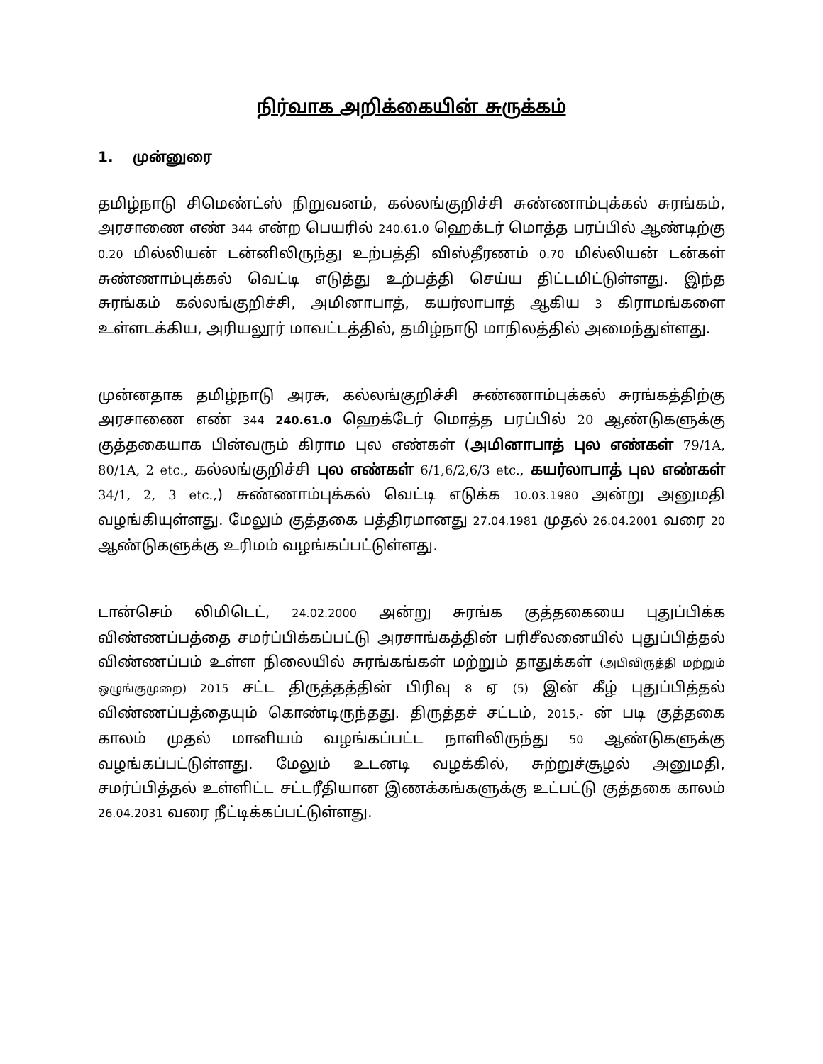நிர்வாக அறிக்கையின் சுருக்கம்
1. முன்னுரை
தமிழ்நாடு சிமெண்ட்ஸ் நிறுவனம், கல்லங்குறிச்சி சுண்ணாம்புக்கல் சுரங்கம், அரசாணை எண் 344 என்ற பெயரில் 240.61.0 ஹெக்டர் மொத்த பரப்பில் ஆண்டிற்கு 0.20 மில்லியன் டன்னிலிருந்து உற்பத்தி விஸ்தீரணம் 0.70 மில்லியன் டன்கள் சுண்ணாம்புக்கல் வெட்டி எடுத்து உற்பத்தி செய்ய திட்டமிட்டுள்ளது. இந்த சுரங்கம் கல்லங்குறிச்சி, அமினாபாத், கயர்லாபாத் ஆகிய 3 கிராமங்களை உள்ளடக்கிய, அரியலூர் மாவட்டத்தில், தமிழ்நாடு மாநிலத்தில் அமைந்துள்ளது.
முன்னதாக தமிழ்நாடு அரசு, கல்லங்குறிச்சி சுண்ணாம்புக்கல் சுரங்கத்திற்கு அரசாணை எண் 344 240.61.0 ஹெக்டேர் மொத்த பரப்பில் 20 ஆண்டுகளுக்கு குத்தகையாக பின்வரும் கிராம புல எண்கள் (அமினாபாத் புல எண்கள் 79/1A, 80/1A, 2 etc., கல்லங்குறிச்சி புல எண்கள் 6/1,6/2,6/3 etc., கயர்லாபாத் புல எண்கள் 34/1, 2, 3 etc.,) சுண்ணாம்புக்கல் வெட்டி எடுக்க 10.03.1980 அன்று அனுமதி வழங்கியுள்ளது. மேலும் குத்தகை பத்திரமானது 27.04.1981 முதல் 26.04.2001 வரை 20 ஆண்டுகளுக்கு உரிமம் வழங்கப்பட்டுள்ளது.
டான்செம் லிமிடெட், 24.02.2000 அன்று சுரங்க குத்தகையை புதுப்பிக்க விண்ணப்பத்தை சமர்ப்பிக்கப்பட்டு அரசாங்கத்தின் பரிசீலனையில் புதுப்பித்தல் விண்ணப்பம் உள்ள நிலையில் சுரங்கங்கள் மற்றும் தாதுக்கள் (அபிவிருத்தி மற்றும் ஒழுங்குமுறை) 2015 சட்ட திருத்தத்தின் பிரிவு 8 ஏ (5) இன் கீழ் புதுப்பித்தல் விண்ணப்பத்தையும் கொண்டிருந்தது. திருத்தச் சட்டம், 2015,- ன் படி குத்தகை காலம் முதல் மானியம் வழங்கப்பட்ட நாளிலிருந்து 50 ஆண்டுகளுக்கு வழங்கப்பட்டுள்ளது. மேலும் உடனடி வழக்கில், சுற்றுச்சூழல் அனுமதி, சமர்ப்பித்தல் உள்ளிட்ட சட்டரீதியான இணக்கங்களுக்கு உட்பட்டு குத்தகை காலம் 26.04.2031 வரை நீட்டிக்கப்பட்டுள்ளது.